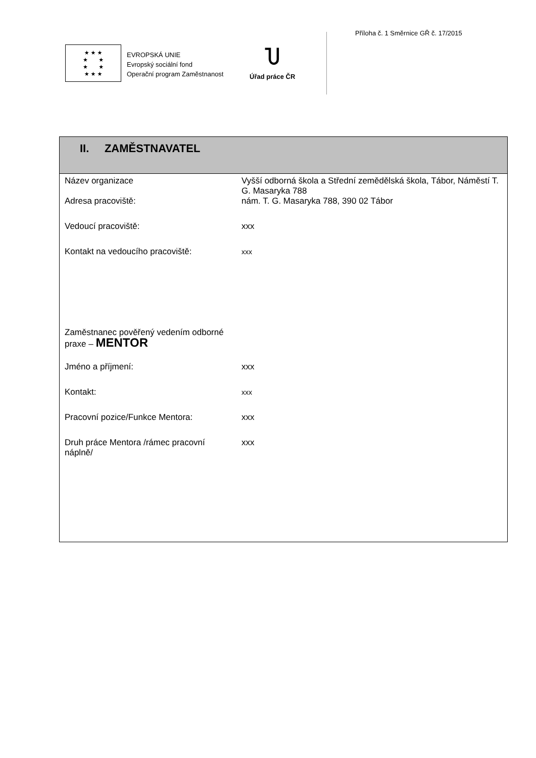Příloha č. 1 Směrnice GŘ č. 17/2015
★ ★ ★
★ ★
★ ★
★ ★ ★
EVROPSKÁ UNIE
Evropský sociální fond
Operační program Zaměstnanost
Ⴎ
Úřad práce ČR
| II. ZAMĚSTNAVATEL | |
| --- | --- |
| Název organizace | Vyšší odborná škola a Střední zemědělská škola, Tábor, Náměstí T. G. Masaryka 788 |
| Adresa pracoviště: | nám. T. G. Masaryka 788, 390 02 Tábor |
| Vedoucí pracoviště: | xxx |
| Kontakt na vedoucího pracoviště: | xxx |
| Zaměstnanec pověřený vedením odborné praxe – MENTOR | |
| Jméno a příjmení: | xxx |
| Kontakt: | xxx |
| Pracovní pozice/Funkce Mentora: | xxx |
| Druh práce Mentora /rámec pracovní náplně/ | xxx |